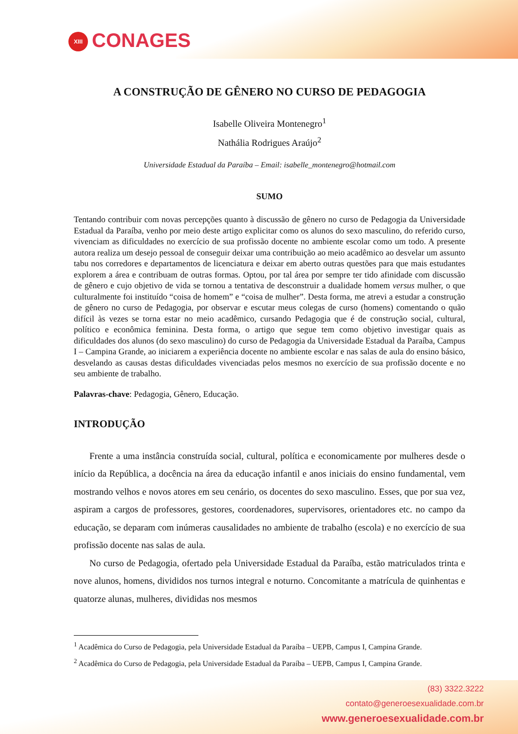XIII CONAGES
A CONSTRUÇÃO DE GÊNERO NO CURSO DE PEDAGOGIA
Isabelle Oliveira Montenegro<sup>1</sup>
Nathália Rodrigues Araújo<sup>2</sup>
Universidade Estadual da Paraíba – Email: isabelle_montenegro@hotmail.com
SUMO
Tentando contribuir com novas percepções quanto à discussão de gênero no curso de Pedagogia da Universidade Estadual da Paraíba, venho por meio deste artigo explicitar como os alunos do sexo masculino, do referido curso, vivenciam as dificuldades no exercício de sua profissão docente no ambiente escolar como um todo. A presente autora realiza um desejo pessoal de conseguir deixar uma contribuição ao meio acadêmico ao desvelar um assunto tabu nos corredores e departamentos de licenciatura e deixar em aberto outras questões para que mais estudantes explorem a área e contribuam de outras formas. Optou, por tal área por sempre ter tido afinidade com discussão de gênero e cujo objetivo de vida se tornou a tentativa de desconstruir a dualidade homem versus mulher, o que culturalmente foi instituído “coisa de homem” e “coisa de mulher”. Desta forma, me atrevi a estudar a construção de gênero no curso de Pedagogia, por observar e escutar meus colegas de curso (homens) comentando o quão difícil às vezes se torna estar no meio acadêmico, cursando Pedagogia que é de construção social, cultural, político e econômica feminina. Desta forma, o artigo que segue tem como objetivo investigar quais as dificuldades dos alunos (do sexo masculino) do curso de Pedagogia da Universidade Estadual da Paraíba, Campus I – Campina Grande, ao iniciarem a experiência docente no ambiente escolar e nas salas de aula do ensino básico, desvelando as causas destas dificuldades vivenciadas pelos mesmos no exercício de sua profissão docente e no seu ambiente de trabalho.
Palavras-chave: Pedagogia, Gênero, Educação.
INTRODUÇÃO
Frente a uma instância construída social, cultural, política e economicamente por mulheres desde o início da República, a docência na área da educação infantil e anos iniciais do ensino fundamental, vem mostrando velhos e novos atores em seu cenário, os docentes do sexo masculino. Esses, que por sua vez, aspiram a cargos de professores, gestores, coordenadores, supervisores, orientadores etc. no campo da educação, se deparam com inúmeras causalidades no ambiente de trabalho (escola) e no exercício de sua profissão docente nas salas de aula.
No curso de Pedagogia, ofertado pela Universidade Estadual da Paraíba, estão matriculados trinta e nove alunos, homens, divididos nos turnos integral e noturno. Concomitante a matrícula de quinhentas e quatorze alunas, mulheres, divididas nos mesmos
<sup>1</sup> Acadêmica do Curso de Pedagogia, pela Universidade Estadual da Paraíba – UEPB, Campus I, Campina Grande.
<sup>2</sup> Acadêmica do Curso de Pedagogia, pela Universidade Estadual da Paraíba – UEPB, Campus I, Campina Grande.
(83) 3322.3222
contato@generoesexualidade.com.br
www.generoesexualidade.com.br